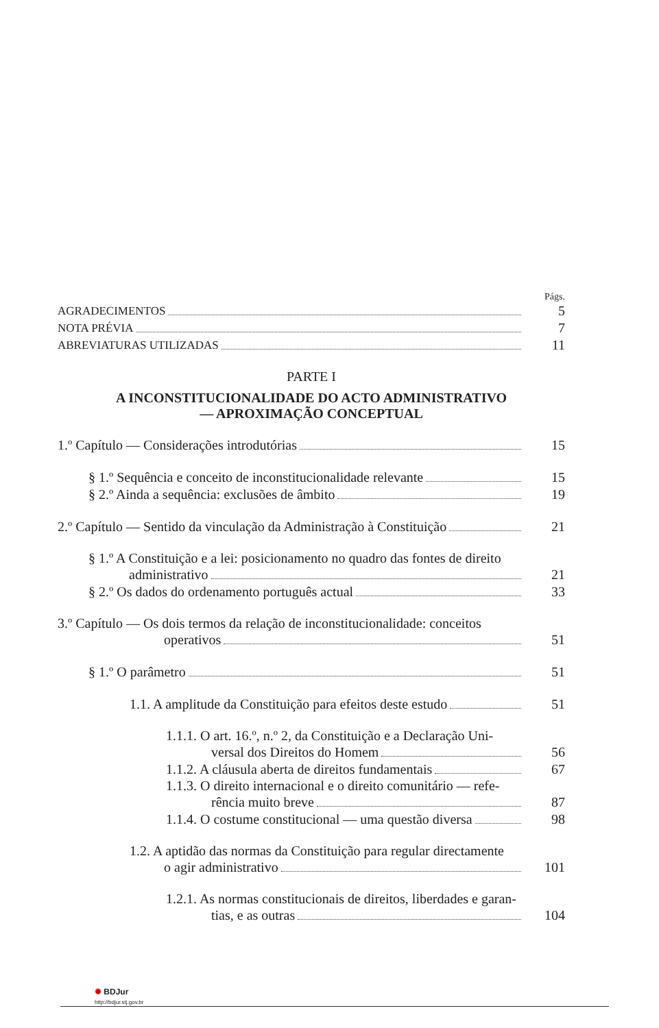Págs.
AGRADECIMENTOS 5
NOTA PRÉVIA 7
ABREVIATURAS UTILIZADAS 11
PARTE I
A INCONSTITUCIONALIDADE DO ACTO ADMINISTRATIVO
— APROXIMAÇÃO CONCEPTUAL
1.º Capítulo — Considerações introdutórias 15
§ 1.º Sequência e conceito de inconstitucionalidade relevante 15
§ 2.º Ainda a sequência: exclusões de âmbito 19
2.º Capítulo — Sentido da vinculação da Administração à Constituição 21
§ 1.º A Constituição e a lei: posicionamento no quadro das fontes de direito
administrativo 21
§ 2.º Os dados do ordenamento português actual 33
3.º Capítulo — Os dois termos da relação de inconstitucionalidade: conceitos
operativos 51
§ 1.º O parâmetro 51
1.1. A amplitude da Constituição para efeitos deste estudo 51
1.1.1. O art. 16.º, n.º 2, da Constituição e a Declaração Uni-
versal dos Direitos do Homem 56
1.1.2. A cláusula aberta de direitos fundamentais 67
1.1.3. O direito internacional e o direito comunitário — refe-
rência muito breve 87
1.1.4. O costume constitucional — uma questão diversa 98
1.2. A aptidão das normas da Constituição para regular directamente
o agir administrativo 101
1.2.1. As normas constitucionais de direitos, liberdades e garan-
tias, e as outras 104
✹ BDJur
http://bdjur.stj.gov.br